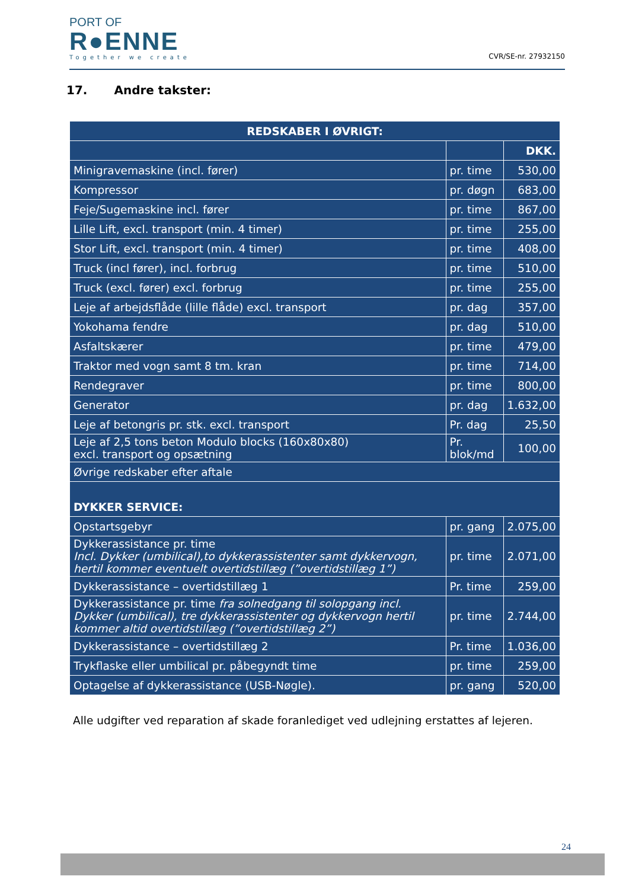PORT OF
R●ENNE
Together we create
CVR/SE-nr. 27932150
17. Andre takster:
| REDSKABER I ØVRIGT: | | |
| --- | --- | --- |
| | | DKK. |
| Minigravemaskine (incl. fører) | pr. time | 530,00 |
| Kompressor | pr. døgn | 683,00 |
| Feje/Sugemaskine incl. fører | pr. time | 867,00 |
| Lille Lift, excl. transport (min. 4 timer) | pr. time | 255,00 |
| Stor Lift, excl. transport (min. 4 timer) | pr. time | 408,00 |
| Truck (incl fører), incl. forbrug | pr. time | 510,00 |
| Truck (excl. fører) excl. forbrug | pr. time | 255,00 |
| Leje af arbejdsflåde (lille flåde) excl. transport | pr. dag | 357,00 |
| Yokohama fendre | pr. dag | 510,00 |
| Asfaltskærer | pr. time | 479,00 |
| Traktor med vogn samt 8 tm. kran | pr. time | 714,00 |
| Rendegraver | pr. time | 800,00 |
| Generator | pr. dag | 1.632,00 |
| Leje af betongris pr. stk. excl. transport | Pr. dag | 25,50 |
| Leje af 2,5 tons beton Modulo blocks (160x80x80) excl. transport og opsætning | Pr. blok/md | 100,00 |
| Øvrige redskaber efter aftale | | |
| DYKKER SERVICE: | | |
| Opstartsgebyr | pr. gang | 2.075,00 |
| Dykkerassistance pr. time Incl. Dykker (umbilical),to dykkerassistenter samt dykkervogn, hertil kommer eventuelt overtidstillæg (”overtidstillæg 1”) | pr. time | 2.071,00 |
| Dykkerassistance – overtidstillæg 1 | Pr. time | 259,00 |
| Dykkerassistance pr. time fra solnedgang til solopgang incl. Dykker (umbilical), tre dykkerassistenter og dykkervogn hertil kommer altid overtidstillæg (”overtidstillæg 2”) | pr. time | 2.744,00 |
| Dykkerassistance – overtidstillæg 2 | Pr. time | 1.036,00 |
| Trykflaske eller umbilical pr. påbegyndt time | pr. time | 259,00 |
| Optagelse af dykkerassistance (USB-Nøgle). | pr. gang | 520,00 |
Alle udgifter ved reparation af skade foranlediget ved udlejning erstattes af lejeren.
24